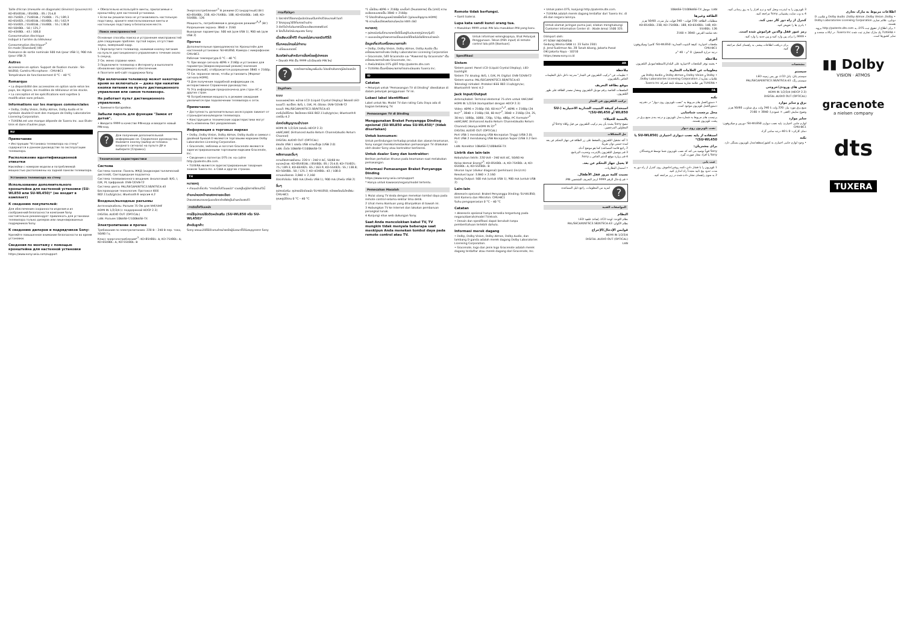Taille d'écran (mesurée en diagonale) (Environ) (pouces/cm)
KD-85X81BL / 85X80L : 85 / 214,8
KD-75X82L / 75X81BL / 75X80L : 75 / 189,3
KD-65X82L / 65X81BL / 65X80L : 65 / 163,9
KD-55X82L / 55X81BL / 55X80L : 55 / 138,8
KD-50X80L : 50 / 125,7
KD-43X80L : 43 / 108,0
Consommation électrique
Indiqué à l'arrière du téléviseur
Consommation électrique*<sup>5</sup>
En mode [Standard] (W)
Puissance de sortie nominale 500 mA (pour USB 1), 900 mA (pour USB 2)
Autres
Accessoires en option: Support de fixation murale : SU-WL850; Caméra Microphone : CMU-BC1
Température de fonctionnement 0 °C – 40 °C
Remarque
• La disponibilité des accessoires en option varie selon les pays, les régions, les modèles de téléviseur et les stocks.
• La conception et les spécifications sont sujettes à modification sans préavis.
Informations sur les marques commerciales
• Dolby, Dolby Vision, Dolby Atmos, Dolby Audio et le symbole double-D sont des marques de Dolby Laboratories Licensing Corporation.
• TUXERA est une marque déposée de Tuxera Inc. aux États-Unis et dans d'autres pays.
RU
Примечание
• Инструкции "Установка телевизора на стену" содержатся в данном руководстве по эксплуатации телевизора.
Расположение идентификационной этикетки
Наклейки с номером модели и потребляемой мощностью расположены на задней панели телевизора.
Установка телевизора на стену
Использование дополнительного кронштейна для настенной установки (SU-WL850 или SU-WL450)* (не входит в комплект)
К сведению покупателей:
Для обеспечения сохранности изделия и из соображений безопасности компания Sony настоятельно рекомендует привлекать для установки телевизора только дилеров или лицензированных подрядчиков Sony.
К сведению дилеров и подрядчиков Sony:
Уделяйте повышенное внимание безопасности во время установки.
Сведения по монтажу с помощью кронштейна для настенной установки
https://www.sony-asia.com/support
• Обязательно используйте винты, прилагаемые к кронштейну для настенной установки.
• Если вы решили пока не устанавливать настольную подставку, храните неиспользованные винты и настольную подставку в безопасном месте.
Поиск неисправностей
Основные способы поиска и устранения неисправностей для следующих проблем: пустой экран, отсутствие звука, замерзший кадр.
1 Перезапустите телевизор, нажимая кнопку питания на пульте дистанционного управления в течение около 5 секунд.
2 См. меню справки ниже.
3 Подключите телевизор к Интернету и выполните обновление программного обеспечения.
4 Посетите веб-сайт поддержки Sony.
При включении телевизор может некоторое время не включаться — даже при нажатии кнопки питания на пульте дистанционного управления или самом телевизоре.
Не работает пульт дистанционного управления.
• Замените батарейки.
Забыли пароль для функции "Замок от детей".
• Введите 9999 в качестве PIN-кода и введите новый PIN-код.
?
Для получения дополнительной информации см. Справочное руководство. Нажмите кнопку (выбор источника входного сигнала) на пульте ДУ и выберите [Справка].
Технические характеристики
Система
Система панели: Панель ЖКД (жидкокристаллический дисплей), Светодиодная подсветка
Система телевизионного вещания: Аналоговый: B/G, I, D/K, M; Цифровой: DVB-T/DVB-T2
Система цвета: PAL/SECAM/NTSC3.58/NTSC4.43
Беспроводная технология: Протокол IEEE 802.11a/b/g/n/ac; Bluetooth® версия 4.2
Входные/выходные разъемы
Антенна/кабель: Разъем 75 Ом для VHF/UHF
HDMI IN 1/2/3/4 (с поддержкой HDCP 2.3)
DIGITAL AUDIO OUT (OPTICAL)
LAN: Разъем 10BASE-T/100BASE-TX
Электропитание и прочее
Требования по электропитанию: 220 В – 240 В пер. тока, 50/60 Гц
Класс энергопотребления*<sup>5</sup>: KD-85X80L: A; KD-75X80L: A; KD-65X80L: A; KD-55X80L: B
Энергопотребление*<sup>5</sup> В режиме [Стандартный] (Вт)
KD-85X80L: 238; KD-75X80L: 188; KD-65X80L: 148; KD-55X80L: 126
Мощность, потребляемая в дежурном режиме*<sup>6</sup>*<sup>8</sup> (Вт)
Разрешение экрана: 3840 × 2160
Выходные параметры: 500 мА (для USB 1), 900 мА (для USB 2)
Прочее
Дополнительные принадлежности: Кронштейн для настенной установки: SU-WL850; Камера с микрофоном: CMU-BC1
Рабочая температура 0 °C – 40 °C
*1 При вводе сигнала 4096 × 2160p и установке для параметра [Широкоэкранный режим] значения [Нормальный], отображается разрешение 3840 × 2160p.
*2 См. экранное меню, чтобы установить [Формат сигнала HDMI].
*3 Для получения подробной информации см. интерактивное Справочное руководство.
*5 Эта информация предназначена для стран ЕС и других стран.
*8 Потребляемая мощность в режиме ожидания увеличится при подключении телевизора к сети.
Примечание
• Доступность дополнительных аксессуаров зависит от страны/региона/модели телевизора.
• Конструкция и технические характеристики могут быть изменены без уведомления.
Информация о торговых марках
• Dolby, Dolby Vision, Dolby Atmos, Dolby Audio и символ с двойной буквой D являются торговыми марками Dolby Laboratories Licensing Corporation.
• Gracenote, эмблема и логотип Gracenote являются зарегистрированными торговыми марками Gracenote, Inc.
• Сведения о патентах DTS см. на сайте http://patents.dts.com.
• TUXERA является зарегистрированным товарным знаком Tuxera Inc. в США и других странах.
TH
หมายเหตุ
• คำแนะนำเกี่ยวกับ "การติดตั้งทีวีบนผนัง" รวมอยู่ในคู่มือการใช้งานทีวีนี้
ตำแหน่งของป้ายแสดงรายละเอียด
ป้ายแสดงหมายเลขรุ่นและอัตราจ่ายไฟอยู่ในด้านหลังของทีวี
การติดตั้งทีวีบนผนัง
การใช้อุปกรณ์ยึดติดผนังเสริม (SU-WL850 หรือ SU-WL450)*
สำหรับลูกค้า:
Sony ขอแนะนำให้ใช้ตัวแทนจำหน่ายหรือผู้รับเหมาที่ได้รับอนุญาตจาก Sony
การแก้ไขปัญหา
1 รีสตาร์ททีวีโดยกดปุ่มเปิดปิดบนรีโมทค้างไว้ประมาณห้าวินาที
2 โปรดดูเมนูวิธีใช้ที่แสดงด้านล่าง
3 ต่อทีวีเข้ากับอินเทอร์เน็ตและอัพเดทซอฟต์แวร์
4 ไปรเว็บไซต์สนับสนุนของ Sony
เมื่อเสียบปลั๊กทีวี ทำนองไม่สามารถเปิดทีวีได้
รีโมทคอนโทรลไม่ทำงาน
• เปลี่ยนแบตเตอรี่
ลืมรหัสผ่านสำหรับการล็อคโดยผู้ปกครอง
• ป้อนรหัส PIN เป็น 9999 แล้วป้อนรหัส PIN ใหม่
?
หากต้องการข้อมูลเพิ่มเติม โปรดอ้างอิงจากคู่มือช่วยเหลือ
ข้อมูลจำเพาะ
ระบบ
ระบบแผงหน้าจอ: หน้าจอ LCD (Liquid Crystal Display) ไฟแอลอี LED
ระบบทีวี: อนาล็อก: B/G, I, D/K, M; ดิจิตอล: DVB-T/DVB-T2
ระบบสี: PAL/SECAM/NTSC3.58/NTSC4.43
เทคโนโลยีไร้สาย: โพรโตคอล IEEE 802.11a/b/g/n/ac; Bluetooth® เวอร์ชั่น 4.2
ช่องต่อสัญญาณเข้า/ออก
HDMI IN 1/2/3/4 (รองรับ HDCP 2.3)
eARC/ARC (Enhanced Audio Return Channel/Audio Return Channel)
DIGITAL AUDIO OUT (OPTICAL)
ช่องต่อ USB 1 รองรับ USB ความเร็วสูง (USB 2.0)
LAN: ขั้วต่อ 10BASE-T/100BASE-TX
พลังงานและอื่นๆ
ความต้องการพลังงาน: 220 V - 240 V AC, 50/60 Hz
ขนาดหน้าจอ: KD-85X81BL / 85X80L: 85 / 214.8; KD-75X82L: 75 / 189.3; KD-65X82L: 65 / 163.9; KD-55X82L: 55 / 138.8; KD-50X80L: 50 / 125.7; KD-43X80L: 43 / 108.0
ความละเอียดจอ: 3,840 × 2,160
อัตรากำลังขับ: 500 mA (สำหรับ USB 1), 900 mA (สำหรับ USB 2)
อื่นๆ
อุปกรณ์เสริม: อุปกรณ์ยึดติดผนัง SU-WL850; กล้องพร้อมไมโครโฟน: CMU-BC1
อุณหภูมิใช้งาน 0 °C – 40 °C
*1 เมื่อป้อน 4096 × 2160p และตั้งค่า [โหมดจอภาพ] เป็น [ปกติ] ความละเอียดจะแสดงเป็น 3840 × 2160p
*2 โปรดอ้างอิงเมนูบนหน้าจอเพื่อตั้งค่า [รูปแบบสัญญาณ HDMI]
*6 ความสิ้นเปลืองพลังงานในหน่วย kWh ต่อปี
หมายเหตุ
• อุปกรณ์เสริมที่สามารถหาซื้อได้ขึ้นอยู่กับประเทศ/ภูมิภาค/รุ่นทีวี
• แบบและข้อมูลจำเพาะอาจเปลี่ยนแปลงได้โดยไม่แจ้งให้ทราบล่วงหน้า
ข้อมูลเกี่ยวกับเครื่องหมายการค้า
• Dolby, Dolby Vision, Dolby Atmos, Dolby Audio เป็นเครื่องหมายการค้าของ Dolby Laboratories Licensing Corporation
• Gracenote, โลโก้ Gracenote และ "Powered by Gracenote" เป็นเครื่องหมายการค้าของ Gracenote, Inc.
• สำหรับสิทธิบัตร DTS ดูได้ที่ http://patents.dts.com
• TUXERA เป็นเครื่องหมายการค้าจดทะเบียนของ Tuxera Inc.
ID
Catatan
• Petunjuk untuk "Pemasangan TV di Dinding" disediakan di dalam petunjuk penggunaan TV ini.
Lokasi label identifikasi
Label untuk No. Model TV dan rating Catu Daya ada di bagian belakang TV.
Pemasangan TV di Dinding
Menggunakan Braket Penyangga Dinding opsional (SU-WL850 atau SU-WL450)* (tidak disertakan)
Untuk konsumen:
Untuk perlindungan terhadap produk dan alasan keamanan, Sony sangat merekomendasikan pemasangan TV dilakukan oleh dealer Sony atau kontraktor berlisensi.
Untuk dealer Sony dan kontraktor:
Berikan perhatian khusus pada keamanan saat melakukan pemasangan.
Informasi Pemasangan Braket Penyangga Dinding
https://www.sony-asia.com/support
* Hanya untuk kawasan/negara/model tertentu.
Pemecahan Masalah
1 Mulai ulang TV Anda dengan menekan tombol daya pada remote control selama sekitar lima detik.
2 Lihat menu Bantuan yang ditunjukkan di bawah ini.
3 Hubungkan TV ke Internet dan lakukan pembaruan perangkat lunak.
4 Kunjungi situs web dukungan Sony.
Saat Anda mencolokkan kabel TV, TV mungkin tidak menyala beberapa saat meskipun Anda menekan tombol daya pada remote control atau TV.
Remote tidak berfungsi.
• Ganti baterai.
Lupa kata sandi kunci orang tua.
• Masukkan 9999 untuk PIN lalu masukkan PIN yang baru.
?
Untuk informasi selengkapnya, lihat Petunjuk Penggunaan. Tekan (Pilih input) di remote control lalu pilih [Bantuan].
Spesifikasi
Sistem
Sistem panel: Panel LCD (Liquid Crystal Display), LED backlight
Sistem TV: Analog: B/G, I, D/K, M; Digital: DVB-T/DVB-T2
Sistem warna: PAL/SECAM/NTSC3.58/NTSC4.43
Teknologi nirkabel: Protokol IEEE 802.11a/b/g/n/ac; Bluetooth® Versi 4.2
Jack Input/Output
Antena/kabel: Terminal eksternal 75 ohm untuk VHF/UHF
HDMI IN 1/2/3/4 (kompatibel dengan HDCP 2.3)
Video: 4096 × 2160p (50, 60 Hz)*<sup>1</sup>*<sup>2</sup>, 4096 × 2160p (24 Hz)*<sup>1</sup>, 3840 × 2160p (50, 60 Hz)*<sup>2</sup>, 3840 × 2160p (24, 25, 30 Hz), 1080p, 1080i, 720p, 576p, 480p, PC Formats*<sup>3</sup>
eARC/ARC (Enhanced Audio Return Channel/Audio Return Channel) (Hanya HDMI IN 3)*<sup>4</sup>
DIGITAL AUDIO OUT (OPTICAL)
Port USB 1 mendukung USB Kecepatan Tinggi (USB 2.0); Port USB 2 mendukung USB Kecepatan Super (USB 3.2 Gen 1)
LAN: Konektor 10BASE-T/100BASE-TX
Listrik dan lain-lain
Kebutuhan listrik: 220 Volt - 240 Volt AC, 50/60 Hz
Kelas Hemat Energi*<sup>5</sup>: KD-85X80L: A; KD-75X80L: A; KD-65X80L: A; KD-55X80L: B
Ukuran layar (diukur diagonal) (perkiraan) (inci/cm)
Resolusi layar: 3.840 × 2.160
Rating Output: 500 mA (untuk USB 1), 900 mA (untuk USB 2)
Lain-lain
Aksesoris opsional: Braket Penyangga Dinding: SU-WL850; Unit Kamera dan Mikrofon: CMU-BC1
Suhu pengoperasian 0 °C – 40 °C
Catatan
• Aksesoris opsional hanya tersedia tergantung pada negara/daerah/model TV/stock.
• Desain dan spesifikasi dapat berubah tanpa pemberitahuan terlebih dahulu.
Informasi merek dagang
• Dolby, Dolby Vision, Dolby Atmos, Dolby Audio, dan lambang D ganda adalah merek dagang Dolby Laboratories Licensing Corporation.
• Gracenote, logo dan jenis logo Gracenote adalah merek dagang terdaftar atau merek dagang dari Gracenote, Inc.
• Untuk paten DTS, kunjungi http://patents.dts.com.
• TUXERA adalah merek dagang terdaftar dari Tuxera Inc. di AS dan negara lainnya.
Untuk alamat jaringan purna jual, silakan menghubungi Customer Information Center di : (Kode Area) 1500 323.
Diimport oleh:
PT SONY INDONESIA
Gedung Wisma GKBI Lt. 23 Suite 2301
Jl. Jend Sudirman No. 28 Tanah Abang, Jakarta Pusat
DKI Jakarta Raya - 10210
https://www.sony.co.id
AR
ملاحظة
• تعليمات عن "تركيب التلفزيون في الجدار" مدرجة داخل دليل التعليمات الخاص بالتلفزيون.
موقع بطاقة التعريف
الملصقات الخاصة برقم موديل التلفزيون ومعدل مصدر الطاقة على ظهر التلفزيون.
تركيب التلفزيون في الجدار
استخدام كتيفة التثبيت الجدارية الاختيارية (SU-WL850 أو SU-WL450)*
بالنسبة للعملاء:
تنصح Sony بشدة بأن يتم تركيب التلفزيون من قبل وكلاء Sony أو المقاولين المرخصين.
حل المشكلات
1 أعد تشغيل التلفزيون بالضغط على زر الطاقة في جهاز التحكم عن بعد لمدة خمس ثوان تقريبًا.
2 راجع قائمة المساعدة كما هو موضح أدناه.
3 قم بتوصيل التلفزيون بالإنترنت وتحديث البرنامج.
4 قم بزيارة موقع الدعم الخاص بـ Sony.
لا يعمل جهاز التحكم عن بعد.
• استبدل البطاريات.
نسيت كلمة مرور قفل الأطفال.
• قم بإدخال الرقم 9999 لرمز التعريف الشخصي PIN.
?
لمزيد من المعلومات، راجع دليل المساعدة.
المواصفات الفنية
النظام
نظام اللوحة: لوحة LCD، إضاءة خلفية LED
نظام الألوان: PAL/SECAM/NTSC3.58/NTSC4.43
قوابس الإدخال/الإخراج
HDMI IN 1/2/3/4
DIGITAL AUDIO OUT (OPTICAL)
LAN
LAN: موصل 10BASE-T/100BASE-TX
الطاقة وغيرها
متطلبات الطاقة: 220 فولت - 240 فولت تيار متردد، 50/60 هرتز
KD-85X80L: 238; KD-75X80L: 188; KD-65X80L: 148; KD-55X80L: 126
دقة شاشة العرض: 3840 × 2160
أخرى
ملحقات اختيارية: كتيفة التثبيت الجدارية: SU-WL850؛ كاميرا وميكروفون: CMU-BC1
درجة حرارة التشغيل: 0 °م – 40 °م
ملاحظة
• يعتمد توفر الملحقات الاختيارية على البلدان/المنطقة/موديل التلفزيون.
معلومات عن العلامات التجارية
• Dolby و Dolby Vision و Dolby Atmos و Dolby Audio هي علامات تجارية لـ Dolby Laboratories Licensing Corporation.
• TUXERA هي علامة تجارية مسجلة تابعة لشركة Tuxera Inc.
FA
نکته
• دستورالعمل های مربوط به "نصب تلویزیون روی دیوار" در دفترچه دستورالعمل تلویزیون موجود است.
محل برچسب شناسایی
برچسب های مربوط به شماره مدل تلویزیون و درجه بندی منبع برق در پشت تلویزیون هستند.
نصب تلویزیون روی دیوار
استفاده از پایه نصب دیواری اختیاری (SU-WL850 یا SU-WL450)*
برای مشتریان:
Sony قویاً توصیه می کند که نصب تلویزیون شما توسط فروشندگان Sony یا افراد مجاز صورت گیرد.
عیب یابی
1 تلویزیون را با فشار دادن دکمه روشن/خاموش روی کنترل از راه دور به مدت حدود پنج ثانیه مجدداً راه اندازی کنید.
2 به منوی راهنمای نشان داده شده در زیر مراجعه کنید.
3 تلویزیون را به اینترنت وصل کنید و نرم افزار را به روز رسانی کنید.
4 به وب سایت پشتیبانی Sony مراجعه کنید.
کنترل از راه دور کار نمی کند.
• باتری ها را تعویض کنید.
رمز عبور قفل والدین فراموش شده است.
• 9999 را برای پین وارد کنید و پین جدید را وارد کنید.
?
برای دریافت اطلاعات بیشتر، به راهنمای کمک مراجعه کنید.
مشخصات
سیستم
سیستم پانل: پانل LCD، نور پس زمینه LED
سیستم رنگ: PAL/SECAM/NTSC3.58/NTSC4.43
فیش های ورودی/خروجی
HDMI IN 1/2/3/4 (HDCP 2.3)
DIGITAL AUDIO OUT (OPTICAL)
برق و سایر موارد
منبع برق مورد نیاز: 220 ولت تا 240 ولت برق متناوب، 50/60 هرتز
وضوح نمایش (افقی × عمودی): 3840 × 2160
سایر موارد
لوازم جانبی اختیاری: پایه نصب دیواری SU-WL850؛ دوربین و میکروفون: CMU-BC1
دمای کارکرد: 0 تا 40 درجه سانتی گراد
نکته
• وجود لوازم جانبی اختیاری به کشور/منطقه/مدل تلویزیون بستگی دارد.
اطلاعات مربوط به مارک تجاری
• Dolby Audio ،Dolby Atmos ،Dolby Vision ،Dolby و علامت D دوتایی، علائم تجاری Dolby Laboratories Licensing Corporation هستند.
• برای اطلاع از حقوق ثبت DTS، به http://patents.dts.com بروید.
• TUXERA یک مارک تجاری ثبت شده Tuxera Inc. در ایالات متحده و سایر کشورها است.
▮▮ Dolby
VISION · ATMOS
gracenote
a nielsen company
dts
TUXERA